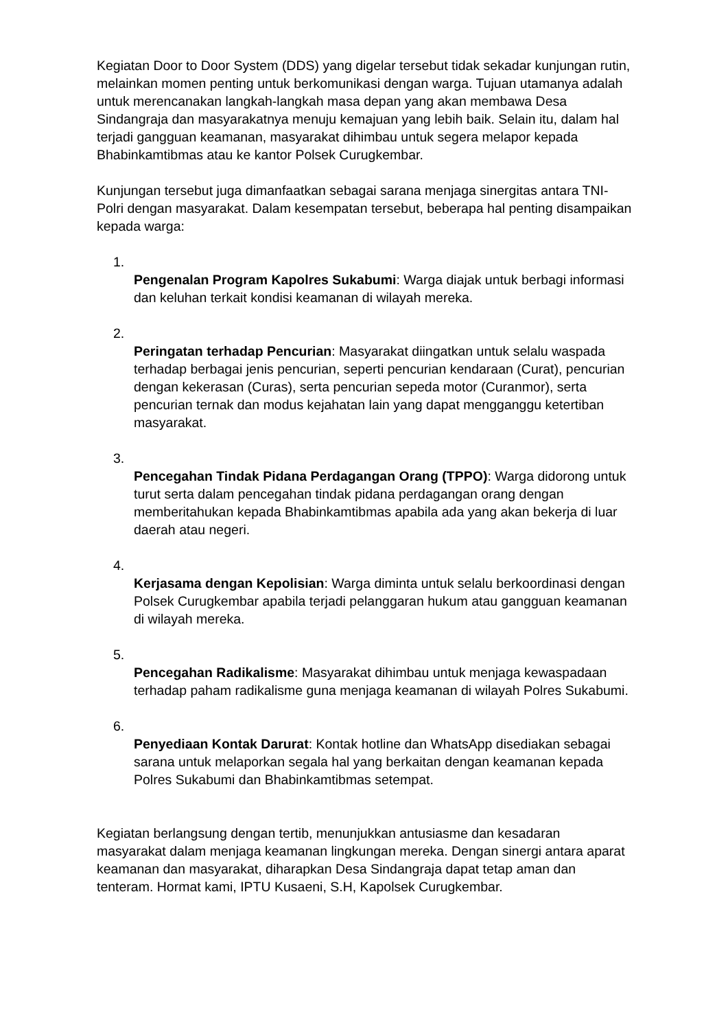Kegiatan Door to Door System (DDS) yang digelar tersebut tidak sekadar kunjungan rutin, melainkan momen penting untuk berkomunikasi dengan warga. Tujuan utamanya adalah untuk merencanakan langkah-langkah masa depan yang akan membawa Desa Sindangraja dan masyarakatnya menuju kemajuan yang lebih baik. Selain itu, dalam hal terjadi gangguan keamanan, masyarakat dihimbau untuk segera melapor kepada Bhabinkamtibmas atau ke kantor Polsek Curugkembar.
Kunjungan tersebut juga dimanfaatkan sebagai sarana menjaga sinergitas antara TNI-Polri dengan masyarakat. Dalam kesempatan tersebut, beberapa hal penting disampaikan kepada warga:
1.
Pengenalan Program Kapolres Sukabumi: Warga diajak untuk berbagi informasi dan keluhan terkait kondisi keamanan di wilayah mereka.
2.
Peringatan terhadap Pencurian: Masyarakat diingatkan untuk selalu waspada terhadap berbagai jenis pencurian, seperti pencurian kendaraan (Curat), pencurian dengan kekerasan (Curas), serta pencurian sepeda motor (Curanmor), serta pencurian ternak dan modus kejahatan lain yang dapat mengganggu ketertiban masyarakat.
3.
Pencegahan Tindak Pidana Perdagangan Orang (TPPO): Warga didorong untuk turut serta dalam pencegahan tindak pidana perdagangan orang dengan memberitahukan kepada Bhabinkamtibmas apabila ada yang akan bekerja di luar daerah atau negeri.
4.
Kerjasama dengan Kepolisian: Warga diminta untuk selalu berkoordinasi dengan Polsek Curugkembar apabila terjadi pelanggaran hukum atau gangguan keamanan di wilayah mereka.
5.
Pencegahan Radikalisme: Masyarakat dihimbau untuk menjaga kewaspadaan terhadap paham radikalisme guna menjaga keamanan di wilayah Polres Sukabumi.
6.
Penyediaan Kontak Darurat: Kontak hotline dan WhatsApp disediakan sebagai sarana untuk melaporkan segala hal yang berkaitan dengan keamanan kepada Polres Sukabumi dan Bhabinkamtibmas setempat.
Kegiatan berlangsung dengan tertib, menunjukkan antusiasme dan kesadaran masyarakat dalam menjaga keamanan lingkungan mereka. Dengan sinergi antara aparat keamanan dan masyarakat, diharapkan Desa Sindangraja dapat tetap aman dan tenteram. Hormat kami, IPTU Kusaeni, S.H, Kapolsek Curugkembar.